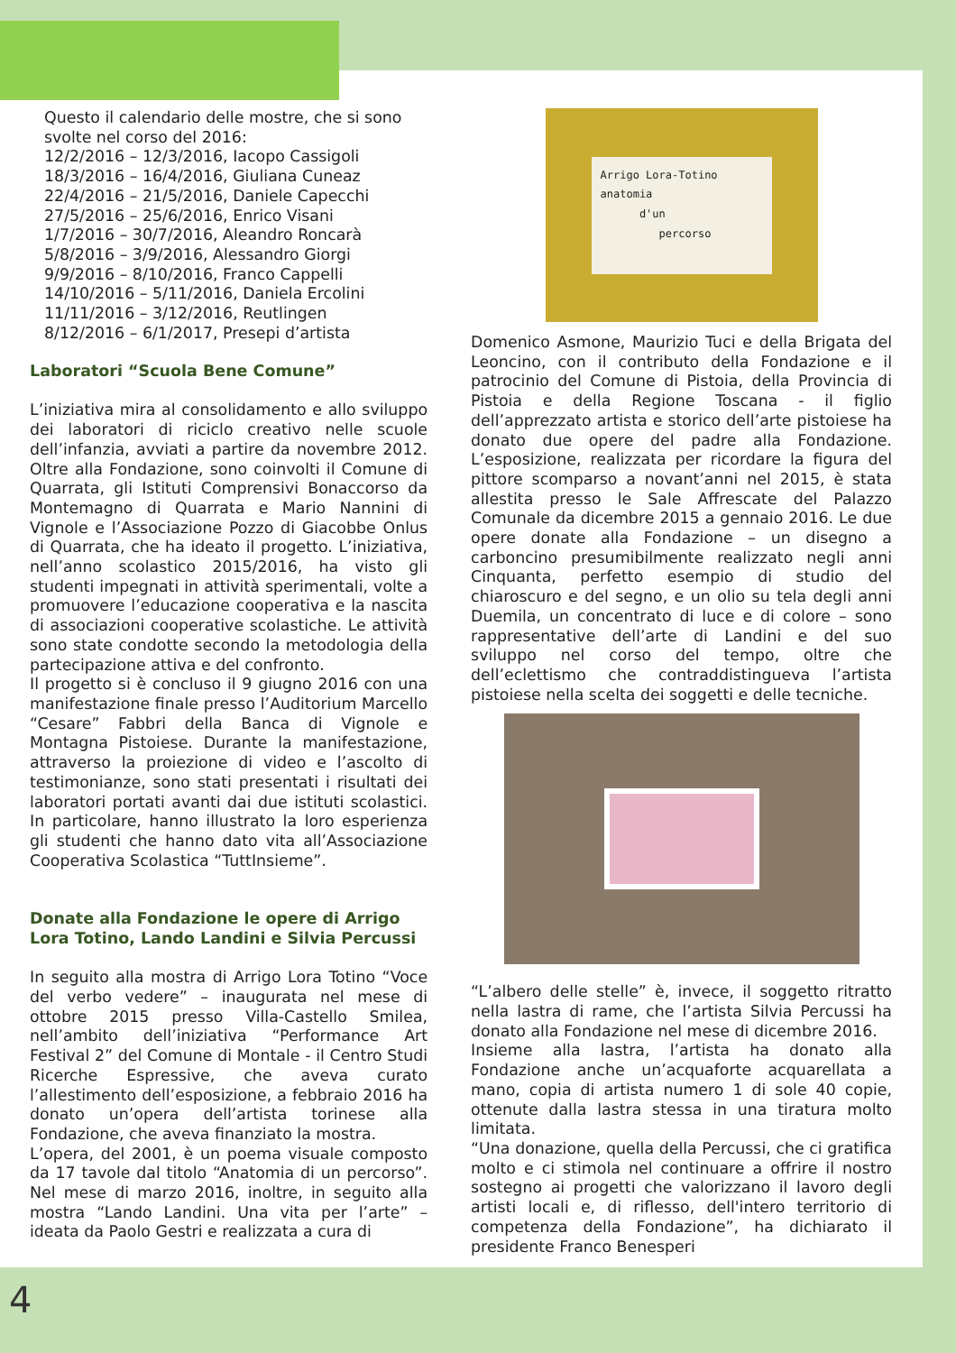Questo il calendario delle mostre, che si sono svolte nel corso del 2016:
12/2/2016 – 12/3/2016, Iacopo Cassigoli
18/3/2016 – 16/4/2016, Giuliana Cuneaz
22/4/2016 – 21/5/2016, Daniele Capecchi
27/5/2016 – 25/6/2016, Enrico Visani
1/7/2016 – 30/7/2016, Aleandro Roncarà
5/8/2016 – 3/9/2016, Alessandro Giorgi
9/9/2016 – 8/10/2016, Franco Cappelli
14/10/2016 – 5/11/2016, Daniela Ercolini
11/11/2016 – 3/12/2016, Reutlingen
8/12/2016 – 6/1/2017, Presepi d’artista
Laboratori “Scuola Bene Comune”
L’iniziativa mira al consolidamento e allo sviluppo dei laboratori di riciclo creativo nelle scuole dell’infanzia, avviati a partire da novembre 2012. Oltre alla Fondazione, sono coinvolti il Comune di Quarrata, gli Istituti Comprensivi Bonaccorso da Montemagno di Quarrata e Mario Nannini di Vignole e l’Associazione Pozzo di Giacobbe Onlus di Quarrata, che ha ideato il progetto. L’iniziativa, nell’anno scolastico 2015/2016, ha visto gli studenti impegnati in attività sperimentali, volte a promuovere l’educazione cooperativa e la nascita di associazioni cooperative scolastiche. Le attività sono state condotte secondo la metodologia della partecipazione attiva e del confronto.
Il progetto si è concluso il 9 giugno 2016 con una manifestazione finale presso l’Auditorium Marcello “Cesare” Fabbri della Banca di Vignole e Montagna Pistoiese. Durante la manifestazione, attraverso la proiezione di video e l’ascolto di testimonianze, sono stati presentati i risultati dei laboratori portati avanti dai due istituti scolastici. In particolare, hanno illustrato la loro esperienza gli studenti che hanno dato vita all’Associazione Cooperativa Scolastica “TuttInsieme”.
Donate alla Fondazione le opere di Arrigo Lora Totino, Lando Landini e Silvia Percussi
In seguito alla mostra di Arrigo Lora Totino “Voce del verbo vedere” – inaugurata nel mese di ottobre 2015 presso Villa-Castello Smilea, nell’ambito dell’iniziativa “Performance Art Festival 2” del Comune di Montale - il Centro Studi Ricerche Espressive, che aveva curato l’allestimento dell’esposizione, a febbraio 2016 ha donato un’opera dell’artista torinese alla Fondazione, che aveva finanziato la mostra.
L’opera, del 2001, è un poema visuale composto da 17 tavole dal titolo “Anatomia di un percorso”. Nel mese di marzo 2016, inoltre, in seguito alla mostra “Lando Landini. Una vita per l’arte” – ideata da Paolo Gestri e realizzata a cura di
Arrigo Lora-Totino
anatomia
d'un
percorso
Domenico Asmone, Maurizio Tuci e della Brigata del Leoncino, con il contributo della Fondazione e il patrocinio del Comune di Pistoia, della Provincia di Pistoia e della Regione Toscana - il figlio dell’apprezzato artista e storico dell’arte pistoiese ha donato due opere del padre alla Fondazione. L’esposizione, realizzata per ricordare la figura del pittore scomparso a novant’anni nel 2015, è stata allestita presso le Sale Affrescate del Palazzo Comunale da dicembre 2015 a gennaio 2016. Le due opere donate alla Fondazione – un disegno a carboncino presumibilmente realizzato negli anni Cinquanta, perfetto esempio di studio del chiaroscuro e del segno, e un olio su tela degli anni Duemila, un concentrato di luce e di colore – sono rappresentative dell’arte di Landini e del suo sviluppo nel corso del tempo, oltre che dell’eclettismo che contraddistingueva l’artista pistoiese nella scelta dei soggetti e delle tecniche.
“L’albero delle stelle” è, invece, il soggetto ritratto nella lastra di rame, che l’artista Silvia Percussi ha donato alla Fondazione nel mese di dicembre 2016.
Insieme alla lastra, l’artista ha donato alla Fondazione anche un’acquaforte acquarellata a mano, copia di artista numero 1 di sole 40 copie, ottenute dalla lastra stessa in una tiratura molto limitata.
“Una donazione, quella della Percussi, che ci gratifica molto e ci stimola nel continuare a offrire il nostro sostegno ai progetti che valorizzano il lavoro degli artisti locali e, di riflesso, dell'intero territorio di competenza della Fondazione”, ha dichiarato il presidente Franco Benesperi
4